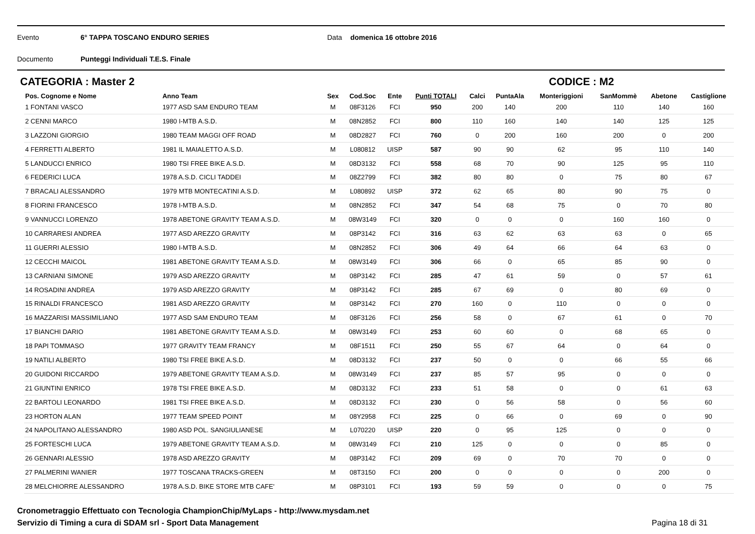Evento 6° TAPPA TOSCANO ENDURO SERIES Data domenica 16 ottobre 2016
Documento Punteggi Individuali T.E.S. Finale
CATEGORIA : Master 2 CODICE : M2
| Pos. Cognome e Nome | Anno Team | Sex | Cod.Soc | Ente | Punti TOTALI | Calci | PuntaAla | Monteriggioni | SanMommè | Abetone | Castiglione |
| --- | --- | --- | --- | --- | --- | --- | --- | --- | --- | --- | --- |
| 1 FONTANI VASCO | 1977 ASD SAM ENDURO TEAM | M | 08F3126 | FCI | 950 | 200 | 140 | 200 | 110 | 140 | 160 |
| 2 CENNI MARCO | 1980 I-MTB A.S.D. | M | 08N2852 | FCI | 800 | 110 | 160 | 140 | 140 | 125 | 125 |
| 3 LAZZONI GIORGIO | 1980 TEAM MAGGI OFF ROAD | M | 08D2827 | FCI | 760 | 0 | 200 | 160 | 200 | 0 | 200 |
| 4 FERRETTI ALBERTO | 1981 IL MAIALETTO A.S.D. | M | L080812 | UISP | 587 | 90 | 90 | 62 | 95 | 110 | 140 |
| 5 LANDUCCI ENRICO | 1980 TSI FREE BIKE A.S.D. | M | 08D3132 | FCI | 558 | 68 | 70 | 90 | 125 | 95 | 110 |
| 6 FEDERICI LUCA | 1978 A.S.D. CICLI TADDEI | M | 08Z2799 | FCI | 382 | 80 | 80 | 0 | 75 | 80 | 67 |
| 7 BRACALI ALESSANDRO | 1979 MTB MONTECATINI A.S.D. | M | L080892 | UISP | 372 | 62 | 65 | 80 | 90 | 75 | 0 |
| 8 FIORINI FRANCESCO | 1978 I-MTB A.S.D. | M | 08N2852 | FCI | 347 | 54 | 68 | 75 | 0 | 70 | 80 |
| 9 VANNUCCI LORENZO | 1978 ABETONE GRAVITY TEAM A.S.D. | M | 08W3149 | FCI | 320 | 0 | 0 | 0 | 160 | 160 | 0 |
| 10 CARRARESI ANDREA | 1977 ASD AREZZO GRAVITY | M | 08P3142 | FCI | 316 | 63 | 62 | 63 | 63 | 0 | 65 |
| 11 GUERRI ALESSIO | 1980 I-MTB A.S.D. | M | 08N2852 | FCI | 306 | 49 | 64 | 66 | 64 | 63 | 0 |
| 12 CECCHI MAICOL | 1981 ABETONE GRAVITY TEAM A.S.D. | M | 08W3149 | FCI | 306 | 66 | 0 | 65 | 85 | 90 | 0 |
| 13 CARNIANI SIMONE | 1979 ASD AREZZO GRAVITY | M | 08P3142 | FCI | 285 | 47 | 61 | 59 | 0 | 57 | 61 |
| 14 ROSADINI ANDREA | 1979 ASD AREZZO GRAVITY | M | 08P3142 | FCI | 285 | 67 | 69 | 0 | 80 | 69 | 0 |
| 15 RINALDI FRANCESCO | 1981 ASD AREZZO GRAVITY | M | 08P3142 | FCI | 270 | 160 | 0 | 110 | 0 | 0 | 0 |
| 16 MAZZARISI MASSIMILIANO | 1977 ASD SAM ENDURO TEAM | M | 08F3126 | FCI | 256 | 58 | 0 | 67 | 61 | 0 | 70 |
| 17 BIANCHI DARIO | 1981 ABETONE GRAVITY TEAM A.S.D. | M | 08W3149 | FCI | 253 | 60 | 60 | 0 | 68 | 65 | 0 |
| 18 PAPI TOMMASO | 1977 GRAVITY TEAM FRANCY | M | 08F1511 | FCI | 250 | 55 | 67 | 64 | 0 | 64 | 0 |
| 19 NATILI ALBERTO | 1980 TSI FREE BIKE A.S.D. | M | 08D3132 | FCI | 237 | 50 | 0 | 0 | 66 | 55 | 66 |
| 20 GUIDONI RICCARDO | 1979 ABETONE GRAVITY TEAM A.S.D. | M | 08W3149 | FCI | 237 | 85 | 57 | 95 | 0 | 0 | 0 |
| 21 GIUNTINI ENRICO | 1978 TSI FREE BIKE A.S.D. | M | 08D3132 | FCI | 233 | 51 | 58 | 0 | 0 | 61 | 63 |
| 22 BARTOLI LEONARDO | 1981 TSI FREE BIKE A.S.D. | M | 08D3132 | FCI | 230 | 0 | 56 | 58 | 0 | 56 | 60 |
| 23 HORTON ALAN | 1977 TEAM SPEED POINT | M | 08Y2958 | FCI | 225 | 0 | 66 | 0 | 69 | 0 | 90 |
| 24 NAPOLITANO ALESSANDRO | 1980 ASD POL. SANGIULIANESE | M | L070220 | UISP | 220 | 0 | 95 | 125 | 0 | 0 | 0 |
| 25 FORTESCHI LUCA | 1979 ABETONE GRAVITY TEAM A.S.D. | M | 08W3149 | FCI | 210 | 125 | 0 | 0 | 0 | 85 | 0 |
| 26 GENNARI ALESSIO | 1978 ASD AREZZO GRAVITY | M | 08P3142 | FCI | 209 | 69 | 0 | 70 | 70 | 0 | 0 |
| 27 PALMERINI WANIER | 1977 TOSCANA TRACKS-GREEN | M | 08T3150 | FCI | 200 | 0 | 0 | 0 | 0 | 200 | 0 |
| 28 MELCHIORRE ALESSANDRO | 1978 A.S.D. BIKE STORE MTB CAFE' | M | 08P3101 | FCI | 193 | 59 | 59 | 0 | 0 | 0 | 75 |
Cronometraggio Effettuato con Tecnologia ChampionChip/MyLaps - http://www.mysdam.net
Servizio di Timing a cura di SDAM srl - Sport Data Management Pagina 18 di 31